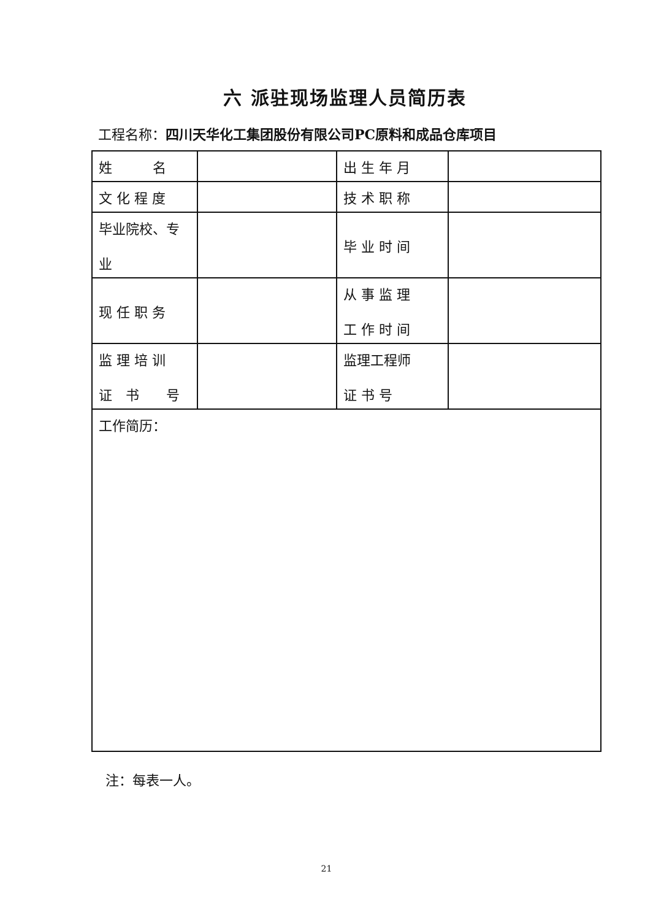六 派驻现场监理人员简历表
工程名称：四川天华化工集团股份有限公司PC原料和成品仓库项目
| 姓 名 | | 出 生 年 月 | |
| 文 化 程 度 | | 技 术 职 称 | |
| 毕业院校、专 业 | | 毕 业 时 间 | |
| 现 任 职 务 | | 从 事 监 理 工 作 时 间 | |
| 监 理 培 训 证 书 号 | | 监理工程师 证 书 号 | |
| 工作简历： | | | |
注：每表一人。
21